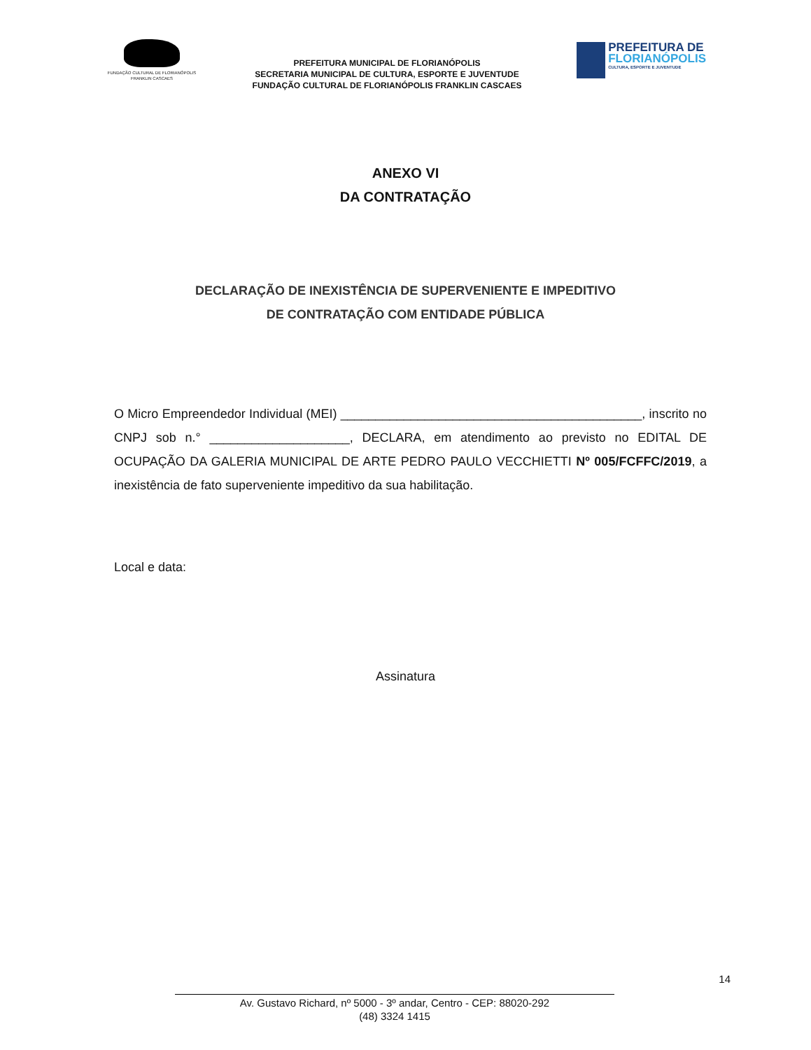FUNDAÇÃO CULTURAL DE FLORIANÓPOLIS
FRANKLIN CASCAES
PREFEITURA MUNICIPAL DE FLORIANÓPOLIS
SECRETARIA MUNICIPAL DE CULTURA, ESPORTE E JUVENTUDE
FUNDAÇÃO CULTURAL DE FLORIANÓPOLIS FRANKLIN CASCAES
PREFEITURA DE
FLORIANÓPOLIS
CULTURA, ESPORTE E JUVENTUDE
ANEXO VI
DA CONTRATAÇÃO
DECLARAÇÃO DE INEXISTÊNCIA DE SUPERVENIENTE E IMPEDITIVO
DE CONTRATAÇÃO COM ENTIDADE PÚBLICA
O Micro Empreendedor Individual (MEI) ___________________________________________, inscrito no CNPJ sob n.° ____________________, DECLARA, em atendimento ao previsto no EDITAL DE OCUPAÇÃO DA GALERIA MUNICIPAL DE ARTE PEDRO PAULO VECCHIETTI Nº 005/FCFFC/2019, a inexistência de fato superveniente impeditivo da sua habilitação.
Local e data:
Assinatura
14
Av. Gustavo Richard, nº 5000 - 3º andar, Centro - CEP: 88020-292
(48) 3324 1415